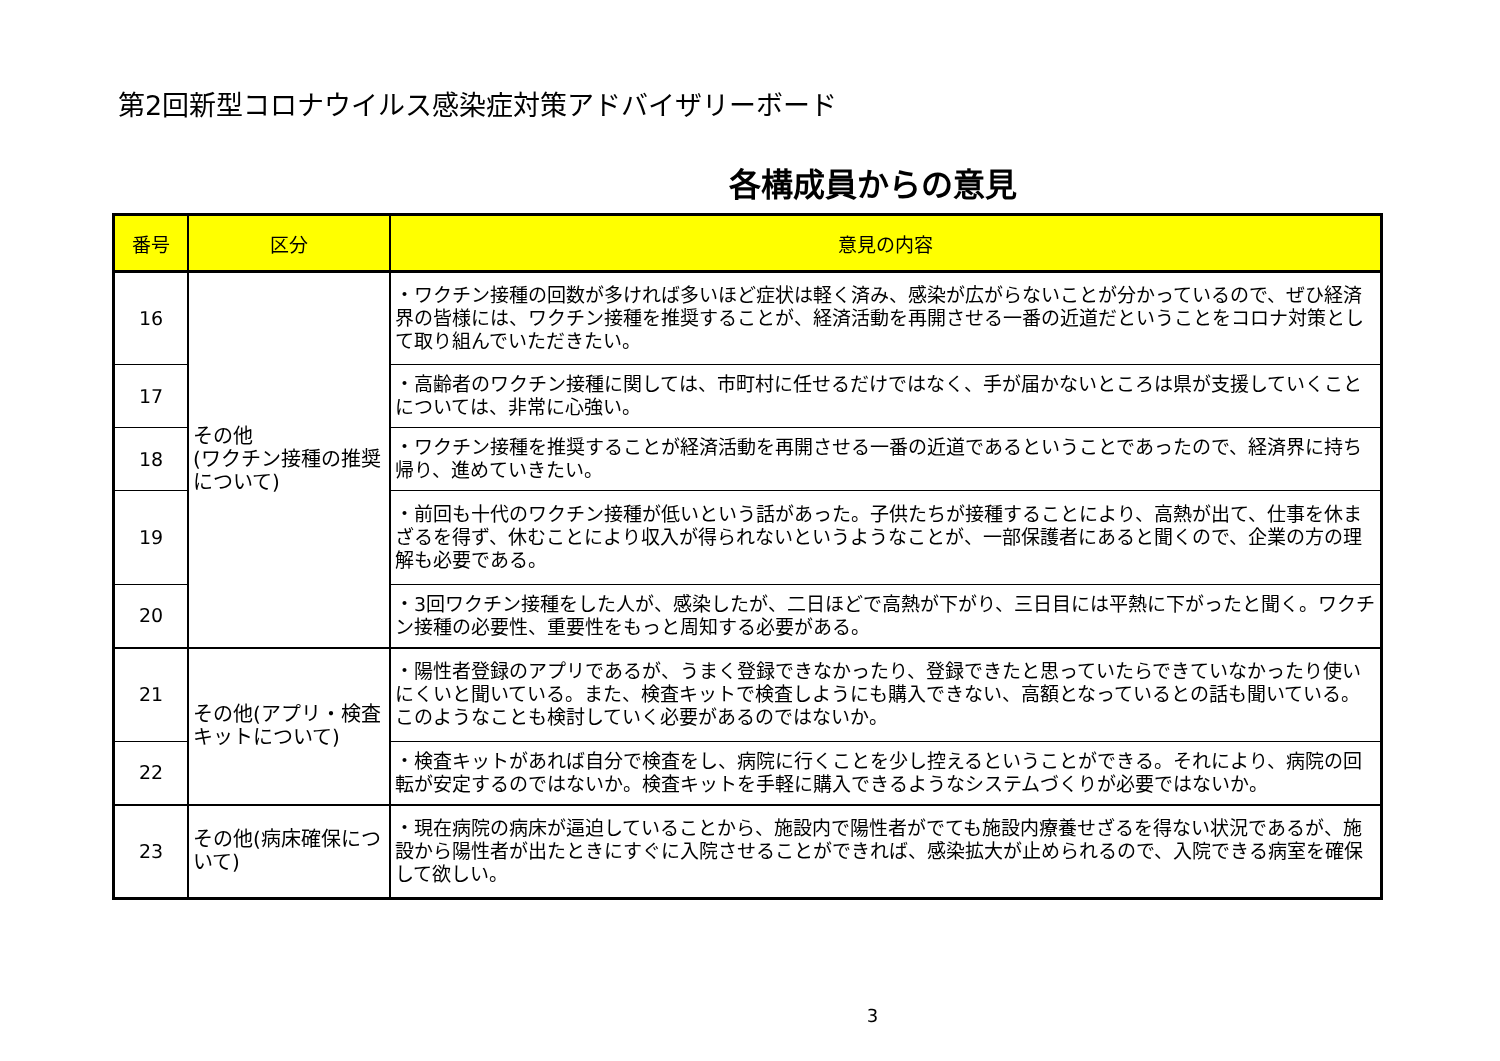第2回新型コロナウイルス感染症対策アドバイザリーボード
各構成員からの意見
| 番号 | 区分 | 意見の内容 |
| --- | --- | --- |
| 16 | その他 (ワクチン接種の推奨について) | ・ワクチン接種の回数が多ければ多いほど症状は軽く済み、感染が広がらないことが分かっているので、ぜひ経済界の皆様には、ワクチン接種を推奨することが、経済活動を再開させる一番の近道だということをコロナ対策として取り組んでいただきたい。 |
| 17 | | ・高齢者のワクチン接種に関しては、市町村に任せるだけではなく、手が届かないところは県が支援していくことについては、非常に心強い。 |
| 18 | | ・ワクチン接種を推奨することが経済活動を再開させる一番の近道であるということであったので、経済界に持ち帰り、進めていきたい。 |
| 19 | | ・前回も十代のワクチン接種が低いという話があった。子供たちが接種することにより、高熱が出て、仕事を休まざるを得ず、休むことにより収入が得られないというようなことが、一部保護者にあると聞くので、企業の方の理解も必要である。 |
| 20 | | ・3回ワクチン接種をした人が、感染したが、二日ほどで高熱が下がり、三日目には平熱に下がったと聞く。ワクチン接種の必要性、重要性をもっと周知する必要がある。 |
| 21 | その他(アプリ・検査キットについて) | ・陽性者登録のアプリであるが、うまく登録できなかったり、登録できたと思っていたらできていなかったり使いにくいと聞いている。また、検査キットで検査しようにも購入できない、高額となっているとの話も聞いている。このようなことも検討していく必要があるのではないか。 |
| 22 | | ・検査キットがあれば自分で検査をし、病院に行くことを少し控えるということができる。それにより、病院の回転が安定するのではないか。検査キットを手軽に購入できるようなシステムづくりが必要ではないか。 |
| 23 | その他(病床確保について) | ・現在病院の病床が逼迫していることから、施設内で陽性者がでても施設内療養せざるを得ない状況であるが、施設から陽性者が出たときにすぐに入院させることができれば、感染拡大が止められるので、入院できる病室を確保して欲しい。 |
3